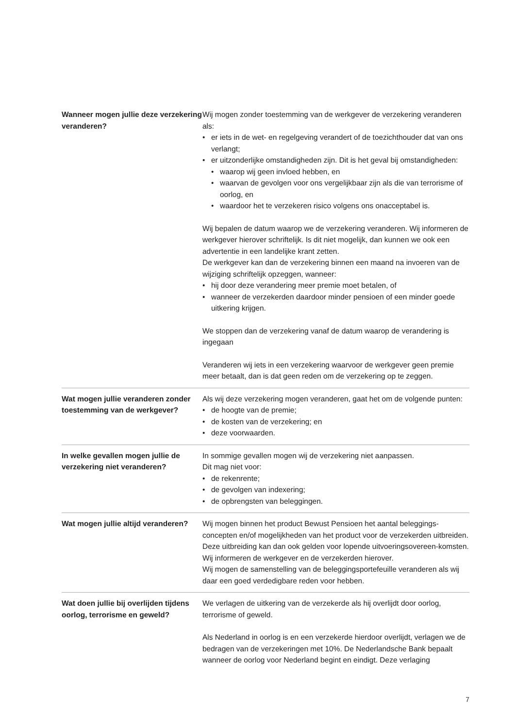Wanneer mogen jullie deze verzekering veranderen?
Wij mogen zonder toestemming van de werkgever de verzekering veranderen als:
er iets in de wet- en regelgeving verandert of de toezichthouder dat van ons verlangt;
er uitzonderlijke omstandigheden zijn. Dit is het geval bij omstandigheden:
waarop wij geen invloed hebben, en
waarvan de gevolgen voor ons vergelijkbaar zijn als die van terrorisme of oorlog, en
waardoor het te verzekeren risico volgens ons onacceptabel is.
Wij bepalen de datum waarop we de verzekering veranderen. Wij informeren de werkgever hierover schriftelijk. Is dit niet mogelijk, dan kunnen we ook een advertentie in een landelijke krant zetten.
De werkgever kan dan de verzekering binnen een maand na invoeren van de wijziging schriftelijk opzeggen, wanneer:
hij door deze verandering meer premie moet betalen, of
wanneer de verzekerden daardoor minder pensioen of een minder goede uitkering krijgen.
We stoppen dan de verzekering vanaf de datum waarop de verandering is ingegaan
Veranderen wij iets in een verzekering waarvoor de werkgever geen premie meer betaalt, dan is dat geen reden om de verzekering op te zeggen.
Wat mogen jullie veranderen zonder toestemming van de werkgever?
Als wij deze verzekering mogen veranderen, gaat het om de volgende punten:
de hoogte van de premie;
de kosten van de verzekering; en
deze voorwaarden.
In welke gevallen mogen jullie de verzekering niet veranderen?
In sommige gevallen mogen wij de verzekering niet aanpassen.
Dit mag niet voor:
de rekenrente;
de gevolgen van indexering;
de opbrengsten van beleggingen.
Wat mogen jullie altijd veranderen?
Wij mogen binnen het product Bewust Pensioen het aantal beleggings-concepten en/of mogelijkheden van het product voor de verzekerden uitbreiden.
Deze uitbreiding kan dan ook gelden voor lopende uitvoeringsovereen-komsten. Wij informeren de werkgever en de verzekerden hierover.
Wij mogen de samenstelling van de beleggingsportefeuille veranderen als wij daar een goed verdedigbare reden voor hebben.
Wat doen jullie bij overlijden tijdens oorlog, terrorisme en geweld?
We verlagen de uitkering van de verzekerde als hij overlijdt door oorlog, terrorisme of geweld.
Als Nederland in oorlog is en een verzekerde hierdoor overlijdt, verlagen we de bedragen van de verzekeringen met 10%. De Nederlandsche Bank bepaalt wanneer de oorlog voor Nederland begint en eindigt. Deze verlaging
7